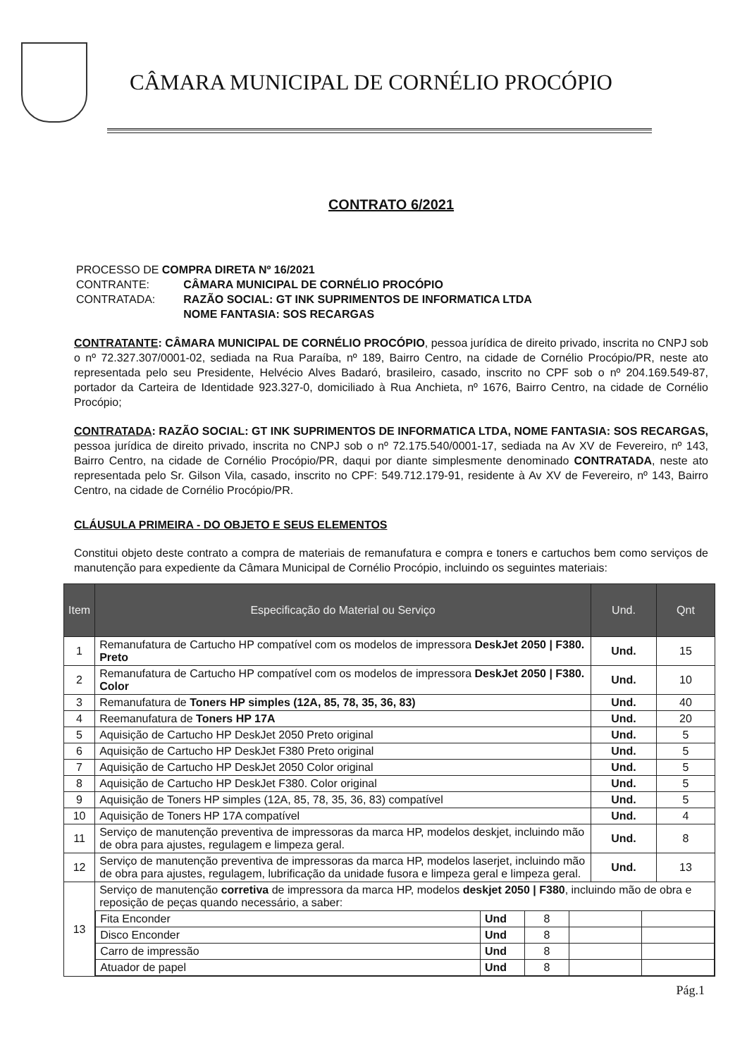CÂMARA MUNICIPAL DE CORNÉLIO PROCÓPIO
CONTRATO 6/2021
PROCESSO DE COMPRA DIRETA Nº 16/2021
| CONTRANTE: | CÂMARA MUNICIPAL DE CORNÉLIO PROCÓPIO |
| CONTRATADA: | RAZÃO SOCIAL: GT INK SUPRIMENTOS DE INFORMATICA LTDA NOME FANTASIA: SOS RECARGAS |
CONTRATANTE: CÂMARA MUNICIPAL DE CORNÉLIO PROCÓPIO, pessoa jurídica de direito privado, inscrita no CNPJ sob o nº 72.327.307/0001-02, sediada na Rua Paraíba, nº 189, Bairro Centro, na cidade de Cornélio Procópio/PR, neste ato representada pelo seu Presidente, Helvécio Alves Badaró, brasileiro, casado, inscrito no CPF sob o nº 204.169.549-87, portador da Carteira de Identidade 923.327-0, domiciliado à Rua Anchieta, nº 1676, Bairro Centro, na cidade de Cornélio Procópio;
CONTRATADA: RAZÃO SOCIAL: GT INK SUPRIMENTOS DE INFORMATICA LTDA, NOME FANTASIA: SOS RECARGAS, pessoa jurídica de direito privado, inscrita no CNPJ sob o nº 72.175.540/0001-17, sediada na Av XV de Fevereiro, nº 143, Bairro Centro, na cidade de Cornélio Procópio/PR, daqui por diante simplesmente denominado CONTRATADA, neste ato representada pelo Sr. Gilson Vila, casado, inscrito no CPF: 549.712.179-91, residente à Av XV de Fevereiro, nº 143, Bairro Centro, na cidade de Cornélio Procópio/PR.
CLÁUSULA PRIMEIRA - DO OBJETO E SEUS ELEMENTOS
Constitui objeto deste contrato a compra de materiais de remanufatura e compra e toners e cartuchos bem como serviços de manutenção para expediente da Câmara Municipal de Cornélio Procópio, incluindo os seguintes materiais:
| Item | Especificação do Material ou Serviço | Und. | Qnt |
| --- | --- | --- | --- |
| 1 | Remanufatura de Cartucho HP compatível com os modelos de impressora DeskJet 2050 / F380. Preto | Und. | 15 |
| 2 | Remanufatura de Cartucho HP compatível com os modelos de impressora DeskJet 2050 / F380. Color | Und. | 10 |
| 3 | Remanufatura de Toners HP simples (12A, 85, 78, 35, 36, 83) | Und. | 40 |
| 4 | Reemanufatura de Toners HP 17A | Und. | 20 |
| 5 | Aquisição de Cartucho HP DeskJet 2050 Preto original | Und. | 5 |
| 6 | Aquisição de Cartucho HP DeskJet F380 Preto original | Und. | 5 |
| 7 | Aquisição de Cartucho HP DeskJet 2050 Color original | Und. | 5 |
| 8 | Aquisição de Cartucho HP DeskJet F380. Color original | Und. | 5 |
| 9 | Aquisição de Toners HP simples (12A, 85, 78, 35, 36, 83) compatível | Und. | 5 |
| 10 | Aquisição de Toners HP 17A compatível | Und. | 4 |
| 11 | Serviço de manutenção preventiva de impressoras da marca HP, modelos deskjet, incluindo mão de obra para ajustes, regulagem e limpeza geral. | Und. | 8 |
| 12 | Serviço de manutenção preventiva de impressoras da marca HP, modelos laserjet, incluindo mão de obra para ajustes, regulagem, lubrificação da unidade fusora e limpeza geral e limpeza geral. | Und. | 13 |
| 13 | Serviço de manutenção corretiva de impressora da marca HP, modelos deskjet 2050 / F380 , incluindo mão de obra e reposição de peças quando necessário, a saber: / Fita Enconder / Und / 8 / / / / Disco Enconder / Und / 8 / / / / Carro de impressão / Und / 8 / / / / Atuador de papel / Und / 8 / / / | | |
Pág.1